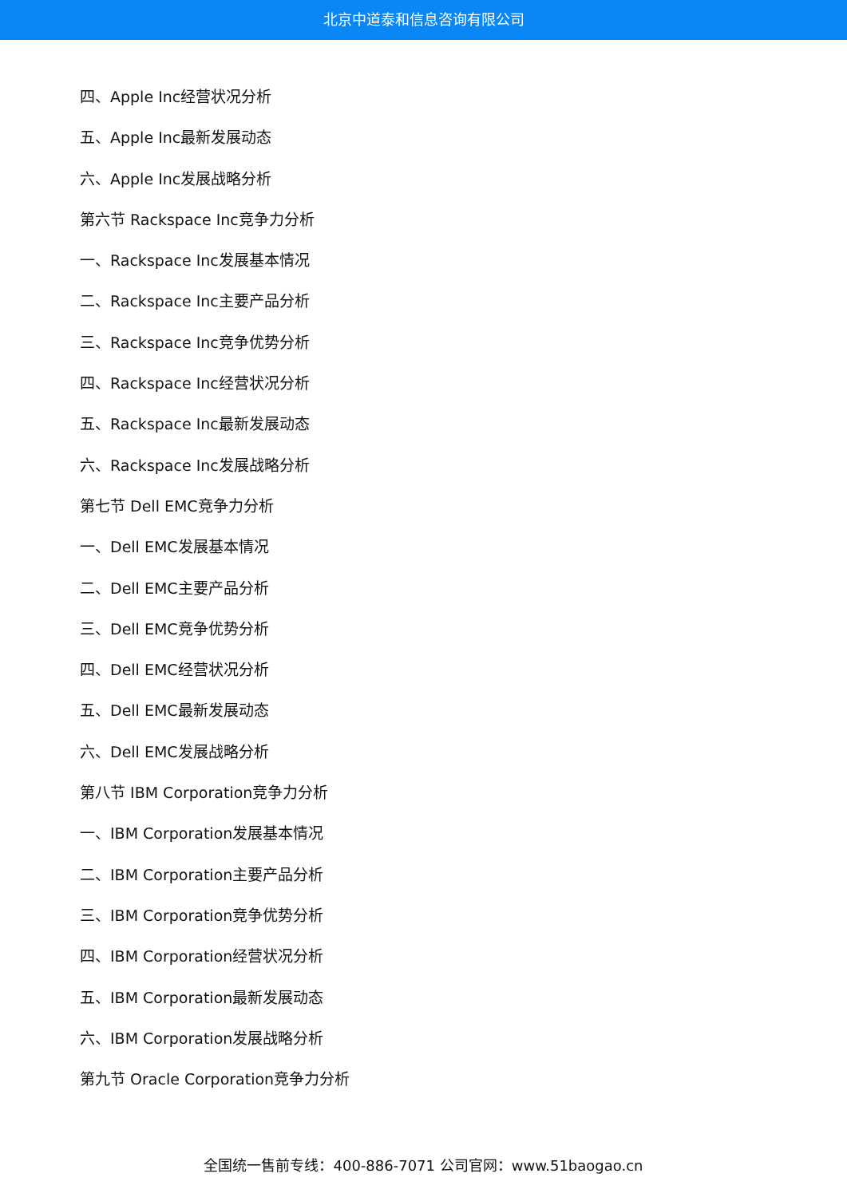北京中道泰和信息咨询有限公司
四、Apple Inc经营状况分析
五、Apple Inc最新发展动态
六、Apple Inc发展战略分析
第六节 Rackspace Inc竞争力分析
一、Rackspace Inc发展基本情况
二、Rackspace Inc主要产品分析
三、Rackspace Inc竞争优势分析
四、Rackspace Inc经营状况分析
五、Rackspace Inc最新发展动态
六、Rackspace Inc发展战略分析
第七节 Dell EMC竞争力分析
一、Dell EMC发展基本情况
二、Dell EMC主要产品分析
三、Dell EMC竞争优势分析
四、Dell EMC经营状况分析
五、Dell EMC最新发展动态
六、Dell EMC发展战略分析
第八节 IBM Corporation竞争力分析
一、IBM Corporation发展基本情况
二、IBM Corporation主要产品分析
三、IBM Corporation竞争优势分析
四、IBM Corporation经营状况分析
五、IBM Corporation最新发展动态
六、IBM Corporation发展战略分析
第九节 Oracle Corporation竞争力分析
全国统一售前专线：400-886-7071 公司官网：www.51baogao.cn